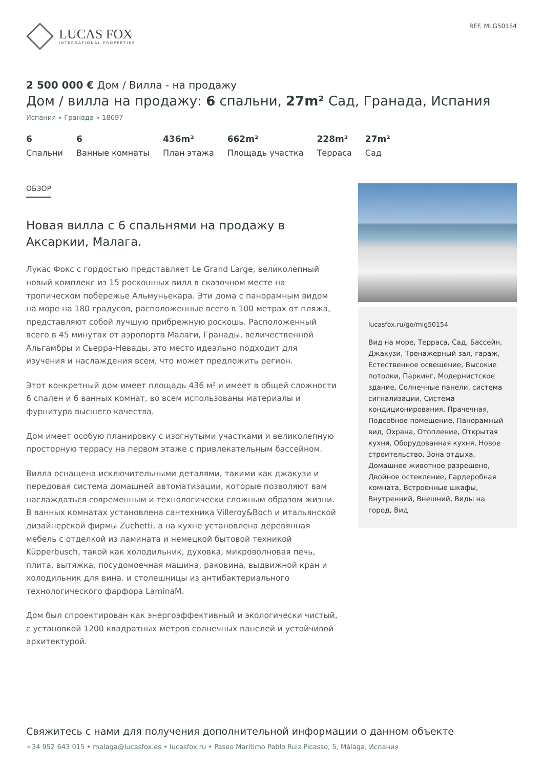LUCAS FOX
INTERNATIONAL PROPERTIES
REF. MLG50154
2 500 000 € Дом / Вилла - на продажу
Дом / вилла на продажу: 6 спальни, 27m² Сад, Гранада, Испания
Испания » Гранада » 18697
6
Спальни
6
Ванные комнаты
436m²
План этажа
662m²
Площадь участка
228m²
Терраса
27m²
Сад
ОБЗОР
Новая вилла с 6 спальнями на продажу в Аксаркии, Малага.
Лукас Фокс с гордостью представляет Le Grand Large, великолепный новый комплекс из 15 роскошных вилл в сказочном месте на тропическом побережье Альмуньекара. Эти дома с панорамным видом на море на 180 градусов, расположенные всего в 100 метрах от пляжа, представляют собой лучшую прибрежную роскошь. Расположенный всего в 45 минутах от аэропорта Малаги, Гранады, величественной Альгамбры и Сьерра-Невады, это место идеально подходит для изучения и наслаждения всем, что может предложить регион.
Этот конкретный дом имеет площадь 436 м² и имеет в общей сложности 6 спален и 6 ванных комнат, во всем использованы материалы и фурнитура высшего качества.
Дом имеет особую планировку с изогнутыми участками и великолепную просторную террасу на первом этаже с привлекательным бассейном.
Вилла оснащена исключительными деталями, такими как джакузи и передовая система домашней автоматизации, которые позволяют вам наслаждаться современным и технологически сложным образом жизни. В ванных комнатах установлена сантехника Villeroy&Boch и итальянской дизайнерской фирмы Zuchetti, а на кухне установлена деревянная мебель с отделкой из ламината и немецкой бытовой техникой Küpperbusch, такой как холодильник, духовка, микроволновая печь, плита, вытяжка, посудомоечная машина, раковина, выдвижной кран и холодильник для вина. и столешницы из антибактериального технологического фарфора LaminaM.
Дом был спроектирован как энергоэффективный и экологически чистый, с установкой 1200 квадратных метров солнечных панелей и устойчивой архитектурой.
lucasfox.ru/go/mlg50154
Вид на море, Терраса, Сад, Бассейн, Джакузи, Тренажерный зал, гараж, Естественное освещение, Высокие потолки, Паркинг, Модернистское здание, Солнечные панели, система сигнализации, Система кондиционирования, Прачечная, Подсобное помещение, Панорамный вид, Охрана, Отопление, Открытая кухня, Оборудованная кухня, Новое строительство, Зона отдыха, Домашнее животное разрешено, Двойное остекление, Гардеробная комната, Встроенные шкафы, Внутренний, Внешний, Виды на город, Вид
Свяжитесь с нами для получения дополнительной информации о данном объекте
+34 952 643 015 • malaga@lucasfox.es • lucasfox.ru • Paseo Marítimo Pablo Ruiz Picasso, 5, Málaga, Испания